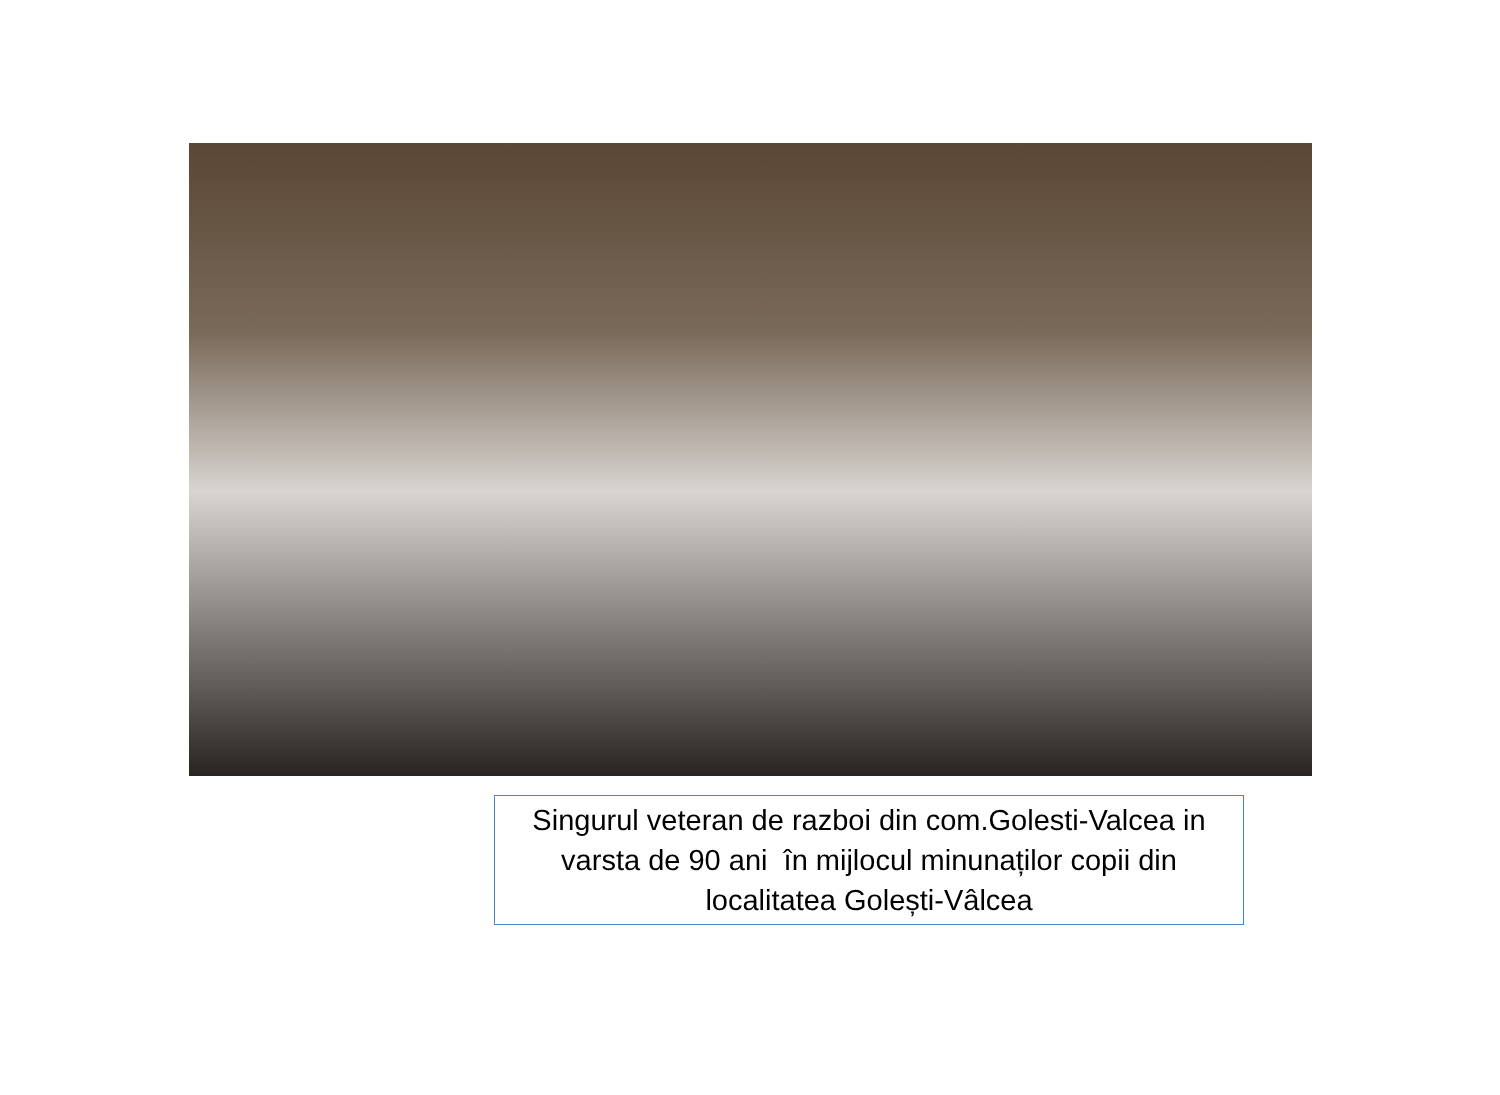Singurul veteran de razboi din com.Golesti-Valcea in varsta de 90 ani în mijlocul minunaților copii din localitatea Golești-Vâlcea